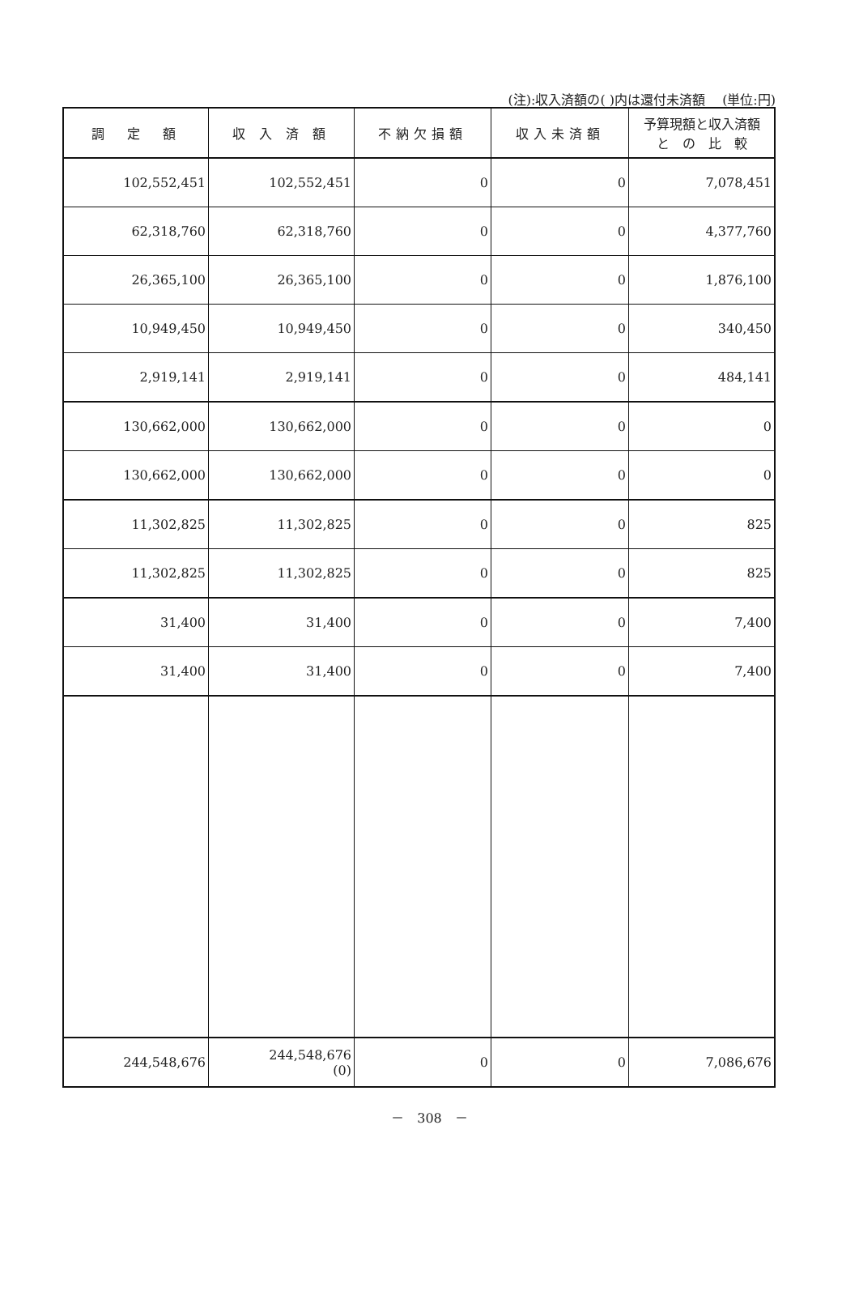(注):収入済額の( )内は還付未済額　 (単位:円)
| 調 定 額 | 収 入 済 額 | 不納欠損額 | 収入未済額 | 予算現額と収入済額 と の 比 較 |
| --- | --- | --- | --- | --- |
| 102,552,451 | 102,552,451 | 0 | 0 | 7,078,451 |
| 62,318,760 | 62,318,760 | 0 | 0 | 4,377,760 |
| 26,365,100 | 26,365,100 | 0 | 0 | 1,876,100 |
| 10,949,450 | 10,949,450 | 0 | 0 | 340,450 |
| 2,919,141 | 2,919,141 | 0 | 0 | 484,141 |
| 130,662,000 | 130,662,000 | 0 | 0 | 0 |
| 130,662,000 | 130,662,000 | 0 | 0 | 0 |
| 11,302,825 | 11,302,825 | 0 | 0 | 825 |
| 11,302,825 | 11,302,825 | 0 | 0 | 825 |
| 31,400 | 31,400 | 0 | 0 | 7,400 |
| 31,400 | 31,400 | 0 | 0 | 7,400 |
| 244,548,676 | 244,548,676 (0) | 0 | 0 | 7,086,676 |
－　308　－